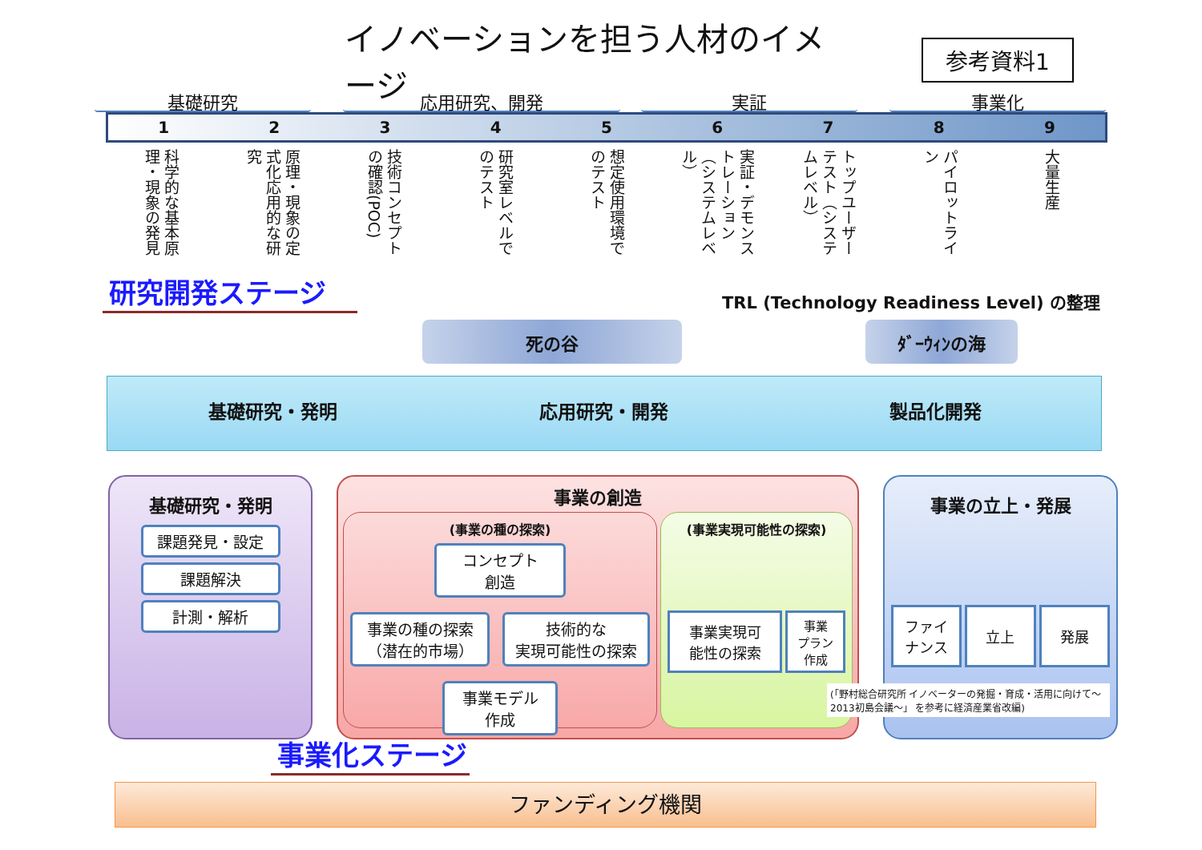イノベーションを担う人材のイメージ
参考資料1
基礎研究 応用研究、開発 実証 事業化
123456789
科学的な基本原理・現象の発見
原理・現象の定式化応用的な研究
技術コンセプトの確認(POC)
研究室レベルでのテスト
想定使用環境でのテスト
実証・デモンストレーション（システムレベル）
トップユーザーテスト（システムレベル）
パイロットライン
大量生産
研究開発ステージ
TRL (Technology Readiness Level) の整理
死の谷 ﾀﾞｰｳｨﾝの海
基礎研究・発明 応用研究・開発 製品化開発
基礎研究・発明
課題発見・設定
課題解決
計測・解析
事業の創造
(事業の種の探索)
コンセプト
創造
事業の種の探索
（潜在的市場）
技術的な
実現可能性の探索
事業モデル
作成
(事業実現可能性の探索)
事業実現可
能性の探索
事業
プラン
作成
事業の立上・発展
ファイ
ナンス
立上 発展
(「野村総合研究所 イノベーターの発掘・育成・活用に向けて～2013初島会議～」 を参考に経済産業省改編)
事業化ステージ
ファンディング機関